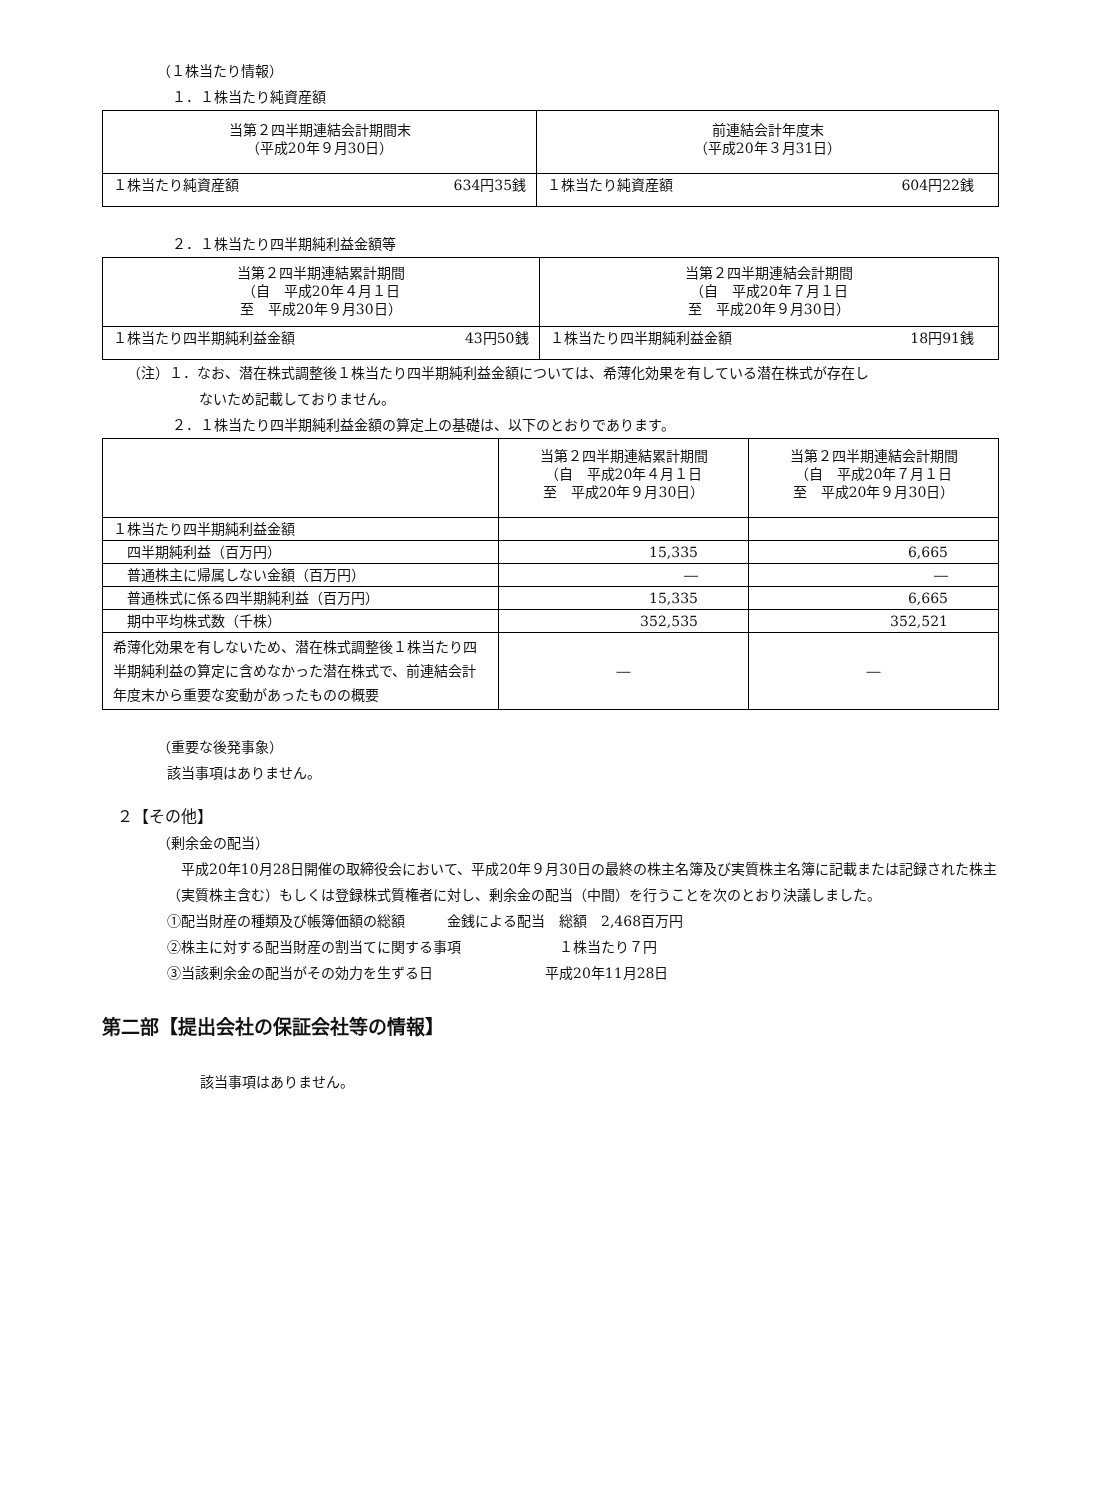（１株当たり情報）
１．１株当たり純資産額
| 当第２四半期連結会計期間末 （平成20年９月30日） | 前連結会計年度末 （平成20年３月31日） |
| --- | --- |
| １株当たり純資産額 634円35銭 | １株当たり純資産額 604円22銭 |
２．１株当たり四半期純利益金額等
| 当第２四半期連結累計期間 （自 平成20年４月１日 至 平成20年９月30日） | 当第２四半期連結会計期間 （自 平成20年７月１日 至 平成20年９月30日） |
| --- | --- |
| １株当たり四半期純利益金額 43円50銭 | １株当たり四半期純利益金額 18円91銭 |
（注）１．なお、潜在株式調整後１株当たり四半期純利益金額については、希薄化効果を有している潜在株式が存在し
ないため記載しておりません。
２．１株当たり四半期純利益金額の算定上の基礎は、以下のとおりであります。
| | 当第２四半期連結累計期間 （自 平成20年４月１日 至 平成20年９月30日） | 当第２四半期連結会計期間 （自 平成20年７月１日 至 平成20年９月30日） |
| --- | --- | --- |
| １株当たり四半期純利益金額 | | |
| 四半期純利益（百万円） | 15,335 | 6,665 |
| 普通株主に帰属しない金額（百万円） | ― | ― |
| 普通株式に係る四半期純利益（百万円） | 15,335 | 6,665 |
| 期中平均株式数（千株） | 352,535 | 352,521 |
| 希薄化効果を有しないため、潜在株式調整後１株当たり四半期純利益の算定に含めなかった潜在株式で、前連結会計年度末から重要な変動があったものの概要 | ― | ― |
（重要な後発事象）
該当事項はありません。
２【その他】
（剰余金の配当）
　平成20年10月28日開催の取締役会において、平成20年９月30日の最終の株主名簿及び実質株主名簿に記載または記録された株主（実質株主含む）もしくは登録株式質権者に対し、剰余金の配当（中間）を行うことを次のとおり決議しました。
①配当財産の種類及び帳簿価額の総額　　　金銭による配当　総額　2,468百万円
②株主に対する配当財産の割当てに関する事項　　　　　　　１株当たり７円
③当該剰余金の配当がその効力を生ずる日　　　　　　　　平成20年11月28日
第二部【提出会社の保証会社等の情報】
該当事項はありません。